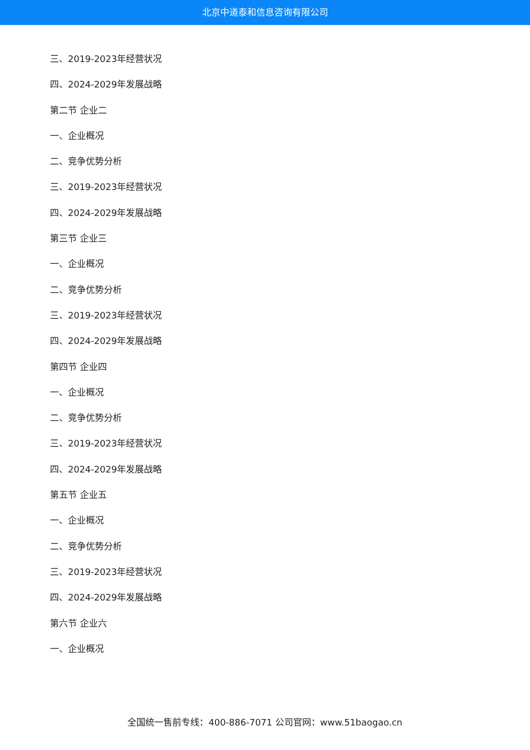北京中道泰和信息咨询有限公司
三、2019-2023年经营状况
四、2024-2029年发展战略
第二节 企业二
一、企业概况
二、竞争优势分析
三、2019-2023年经营状况
四、2024-2029年发展战略
第三节 企业三
一、企业概况
二、竞争优势分析
三、2019-2023年经营状况
四、2024-2029年发展战略
第四节 企业四
一、企业概况
二、竞争优势分析
三、2019-2023年经营状况
四、2024-2029年发展战略
第五节 企业五
一、企业概况
二、竞争优势分析
三、2019-2023年经营状况
四、2024-2029年发展战略
第六节 企业六
一、企业概况
全国统一售前专线：400-886-7071 公司官网：www.51baogao.cn